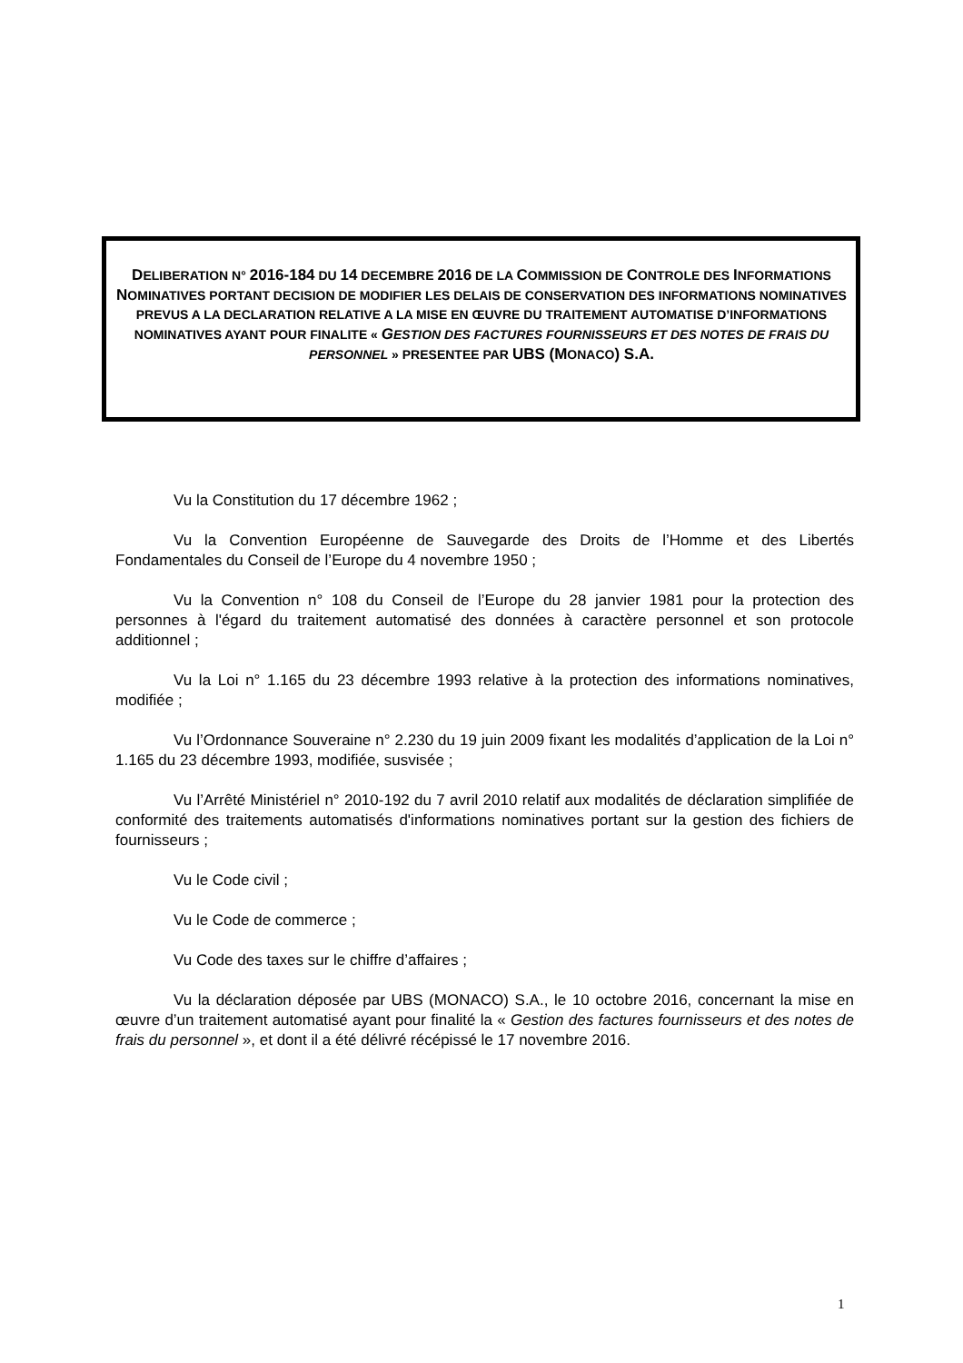DELIBERATION N° 2016-184 DU 14 DECEMBRE 2016 DE LA COMMISSION DE CONTROLE DES INFORMATIONS NOMINATIVES PORTANT DECISION DE MODIFIER LES DELAIS DE CONSERVATION DES INFORMATIONS NOMINATIVES PREVUS A LA DECLARATION RELATIVE A LA MISE EN ŒUVRE DU TRAITEMENT AUTOMATISE D’INFORMATIONS NOMINATIVES AYANT POUR FINALITE « GESTION DES FACTURES FOURNISSEURS ET DES NOTES DE FRAIS DU PERSONNEL » PRESENTEE PAR UBS (MONACO) S.A.
Vu la Constitution du 17 décembre 1962 ;
Vu la Convention Européenne de Sauvegarde des Droits de l’Homme et des Libertés Fondamentales du Conseil de l’Europe du 4 novembre 1950 ;
Vu la Convention n° 108 du Conseil de l’Europe du 28 janvier 1981 pour la protection des personnes à l'égard du traitement automatisé des données à caractère personnel et son protocole additionnel ;
Vu la Loi n° 1.165 du 23 décembre 1993 relative à la protection des informations nominatives, modifiée ;
Vu l’Ordonnance Souveraine n° 2.230 du 19 juin 2009 fixant les modalités d’application de la Loi n° 1.165 du 23 décembre 1993, modifiée, susvisée ;
Vu l’Arrêté Ministériel n° 2010-192 du 7 avril 2010 relatif aux modalités de déclaration simplifiée de conformité des traitements automatisés d'informations nominatives portant sur la gestion des fichiers de fournisseurs ;
Vu le Code civil ;
Vu le Code de commerce ;
Vu Code des taxes sur le chiffre d’affaires ;
Vu la déclaration déposée par UBS (MONACO) S.A., le 10 octobre 2016, concernant la mise en œuvre d’un traitement automatisé ayant pour finalité la « Gestion des factures fournisseurs et des notes de frais du personnel », et dont il a été délivré récépissé le 17 novembre 2016.
1